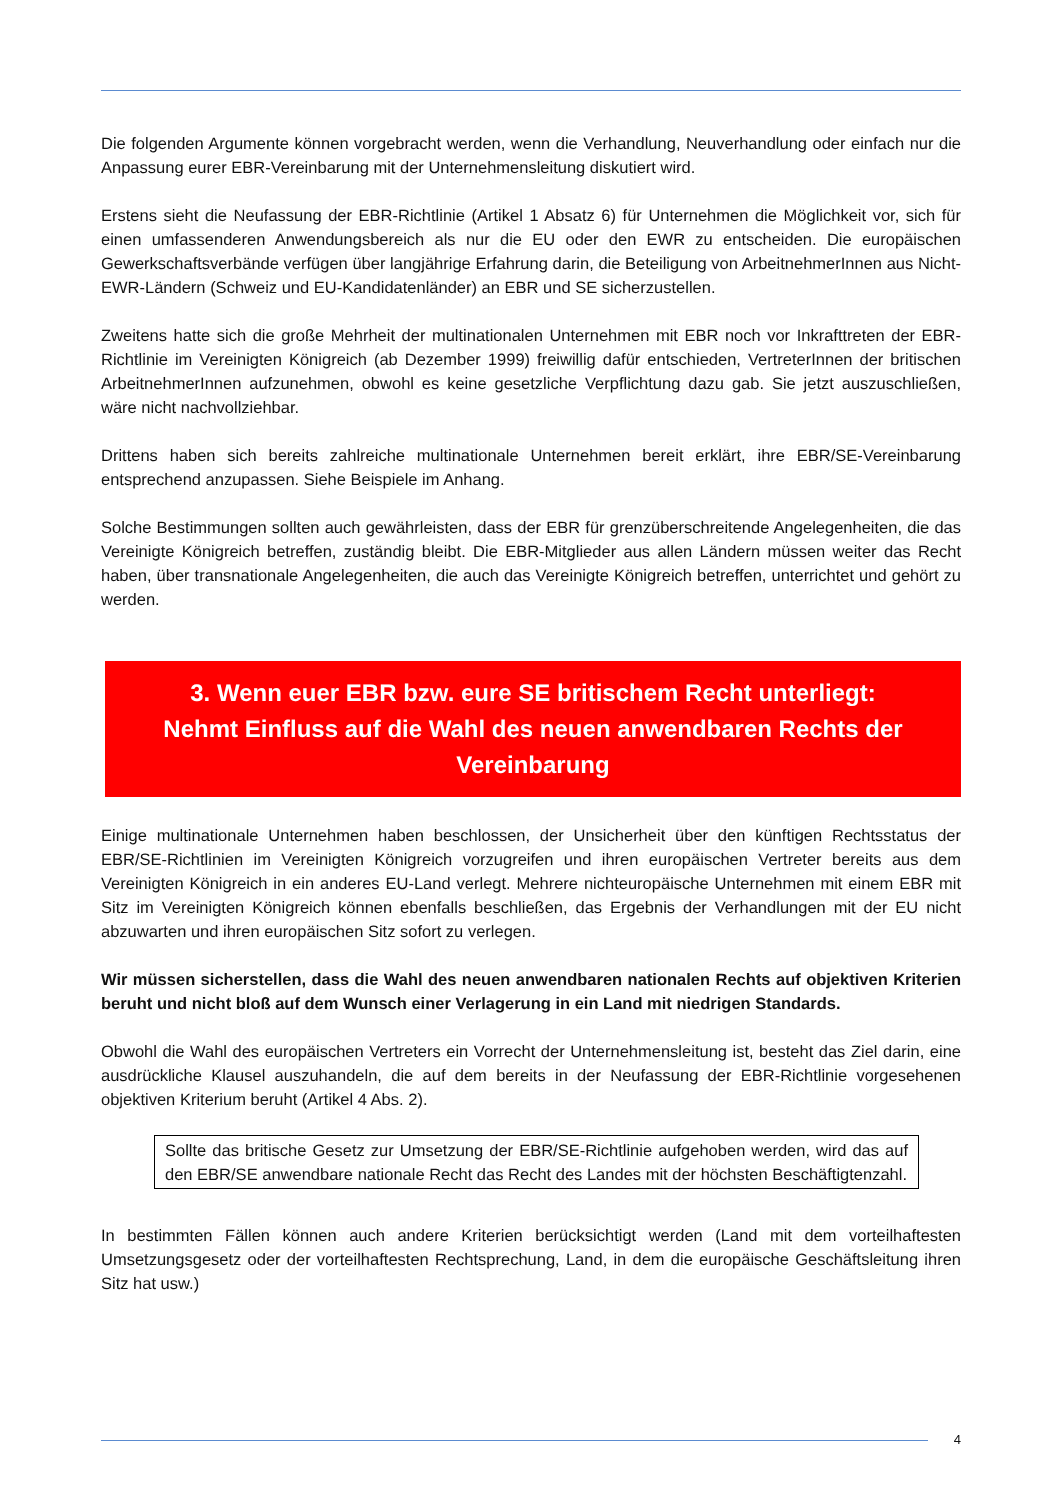Die folgenden Argumente können vorgebracht werden, wenn die Verhandlung, Neuverhandlung oder einfach nur die Anpassung eurer EBR-Vereinbarung mit der Unternehmensleitung diskutiert wird.
Erstens sieht die Neufassung der EBR-Richtlinie (Artikel 1 Absatz 6) für Unternehmen die Möglichkeit vor, sich für einen umfassenderen Anwendungsbereich als nur die EU oder den EWR zu entscheiden. Die europäischen Gewerkschaftsverbände verfügen über langjährige Erfahrung darin, die Beteiligung von ArbeitnehmerInnen aus Nicht-EWR-Ländern (Schweiz und EU-Kandidatenländer) an EBR und SE sicherzustellen.
Zweitens hatte sich die große Mehrheit der multinationalen Unternehmen mit EBR noch vor Inkrafttreten der EBR-Richtlinie im Vereinigten Königreich (ab Dezember 1999) freiwillig dafür entschieden, VertreterInnen der britischen ArbeitnehmerInnen aufzunehmen, obwohl es keine gesetzliche Verpflichtung dazu gab. Sie jetzt auszuschließen, wäre nicht nachvollziehbar.
Drittens haben sich bereits zahlreiche multinationale Unternehmen bereit erklärt, ihre EBR/SE-Vereinbarung entsprechend anzupassen. Siehe Beispiele im Anhang.
Solche Bestimmungen sollten auch gewährleisten, dass der EBR für grenzüberschreitende Angelegenheiten, die das Vereinigte Königreich betreffen, zuständig bleibt. Die EBR-Mitglieder aus allen Ländern müssen weiter das Recht haben, über transnationale Angelegenheiten, die auch das Vereinigte Königreich betreffen, unterrichtet und gehört zu werden.
3. Wenn euer EBR bzw. eure SE britischem Recht unterliegt:
Nehmt Einfluss auf die Wahl des neuen anwendbaren Rechts der Vereinbarung
Einige multinationale Unternehmen haben beschlossen, der Unsicherheit über den künftigen Rechtsstatus der EBR/SE-Richtlinien im Vereinigten Königreich vorzugreifen und ihren europäischen Vertreter bereits aus dem Vereinigten Königreich in ein anderes EU-Land verlegt. Mehrere nichteuropäische Unternehmen mit einem EBR mit Sitz im Vereinigten Königreich können ebenfalls beschließen, das Ergebnis der Verhandlungen mit der EU nicht abzuwarten und ihren europäischen Sitz sofort zu verlegen.
Wir müssen sicherstellen, dass die Wahl des neuen anwendbaren nationalen Rechts auf objektiven Kriterien beruht und nicht bloß auf dem Wunsch einer Verlagerung in ein Land mit niedrigen Standards.
Obwohl die Wahl des europäischen Vertreters ein Vorrecht der Unternehmensleitung ist, besteht das Ziel darin, eine ausdrückliche Klausel auszuhandeln, die auf dem bereits in der Neufassung der EBR-Richtlinie vorgesehenen objektiven Kriterium beruht (Artikel 4 Abs. 2).
Sollte das britische Gesetz zur Umsetzung der EBR/SE-Richtlinie aufgehoben werden, wird das auf den EBR/SE anwendbare nationale Recht das Recht des Landes mit der höchsten Beschäftigtenzahl.
In bestimmten Fällen können auch andere Kriterien berücksichtigt werden (Land mit dem vorteilhaftesten Umsetzungsgesetz oder der vorteilhaftesten Rechtsprechung, Land, in dem die europäische Geschäftsleitung ihren Sitz hat usw.)
4